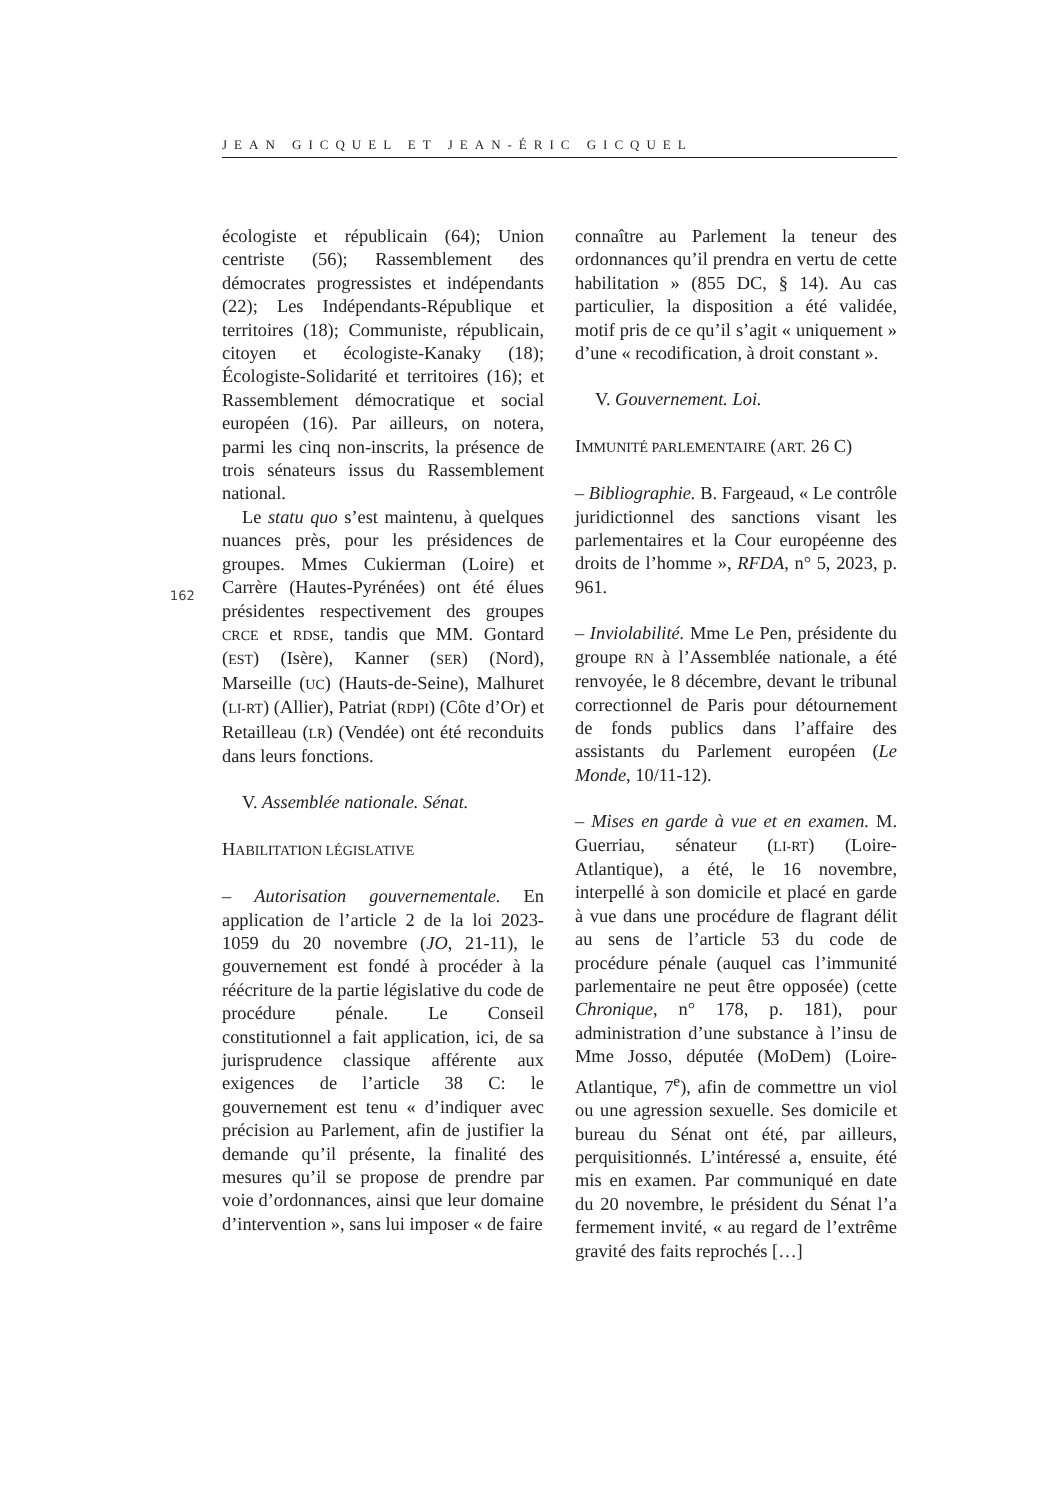JEAN GICQUEL ET JEAN-ÉRIC GICQUEL
162
écologiste et républicain (64); Union centriste (56); Rassemblement des démocrates progressistes et indépendants (22); Les Indépendants-République et territoires (18); Communiste, républicain, citoyen et écologiste-Kanaky (18); Écologiste-Solidarité et territoires (16); et Rassemblement démocratique et social européen (16). Par ailleurs, on notera, parmi les cinq non-inscrits, la présence de trois sénateurs issus du Rassemblement national.
Le statu quo s’est maintenu, à quelques nuances près, pour les présidences de groupes. Mmes Cukierman (Loire) et Carrère (Hautes-Pyrénées) ont été élues présidentes respectivement des groupes CRCE et RDSE, tandis que MM. Gontard (EST) (Isère), Kanner (SER) (Nord), Marseille (UC) (Hauts-de-Seine), Malhuret (LI-RT) (Allier), Patriat (RDPI) (Côte d’Or) et Retailleau (LR) (Vendée) ont été reconduits dans leurs fonctions.
V. Assemblée nationale. Sénat.
HABILITATION LÉGISLATIVE
– Autorisation gouvernementale. En application de l’article 2 de la loi 2023-1059 du 20 novembre (JO, 21-11), le gouvernement est fondé à procéder à la réécriture de la partie législative du code de procédure pénale. Le Conseil constitutionnel a fait application, ici, de sa jurisprudence classique afférente aux exigences de l’article 38 C: le gouvernement est tenu « d’indiquer avec précision au Parlement, afin de justifier la demande qu’il présente, la finalité des mesures qu’il se propose de prendre par voie d’ordonnances, ainsi que leur domaine d’intervention », sans lui imposer « de faire
connaître au Parlement la teneur des ordonnances qu’il prendra en vertu de cette habilitation » (855 DC, § 14). Au cas particulier, la disposition a été validée, motif pris de ce qu’il s’agit « uniquement » d’une « recodification, à droit constant ».
V. Gouvernement. Loi.
IMMUNITÉ PARLEMENTAIRE (ART. 26 C)
– Bibliographie. B. Fargeaud, « Le contrôle juridictionnel des sanctions visant les parlementaires et la Cour européenne des droits de l’homme », RFDA, n° 5, 2023, p. 961.
– Inviolabilité. Mme Le Pen, présidente du groupe RN à l’Assemblée nationale, a été renvoyée, le 8 décembre, devant le tribunal correctionnel de Paris pour détournement de fonds publics dans l’affaire des assistants du Parlement européen (Le Monde, 10/11-12).
– Mises en garde à vue et en examen. M. Guerriau, sénateur (LI-RT) (Loire-Atlantique), a été, le 16 novembre, interpellé à son domicile et placé en garde à vue dans une procédure de flagrant délit au sens de l’article 53 du code de procédure pénale (auquel cas l’immunité parlementaire ne peut être opposée) (cette Chronique, n° 178, p. 181), pour administration d’une substance à l’insu de Mme Josso, députée (MoDem) (Loire-Atlantique, 7<sup>e</sup>), afin de commettre un viol ou une agression sexuelle. Ses domicile et bureau du Sénat ont été, par ailleurs, perquisitionnés. L’intéressé a, ensuite, été mis en examen. Par communiqué en date du 20 novembre, le président du Sénat l’a fermement invité, « au regard de l’extrême gravité des faits reprochés […]